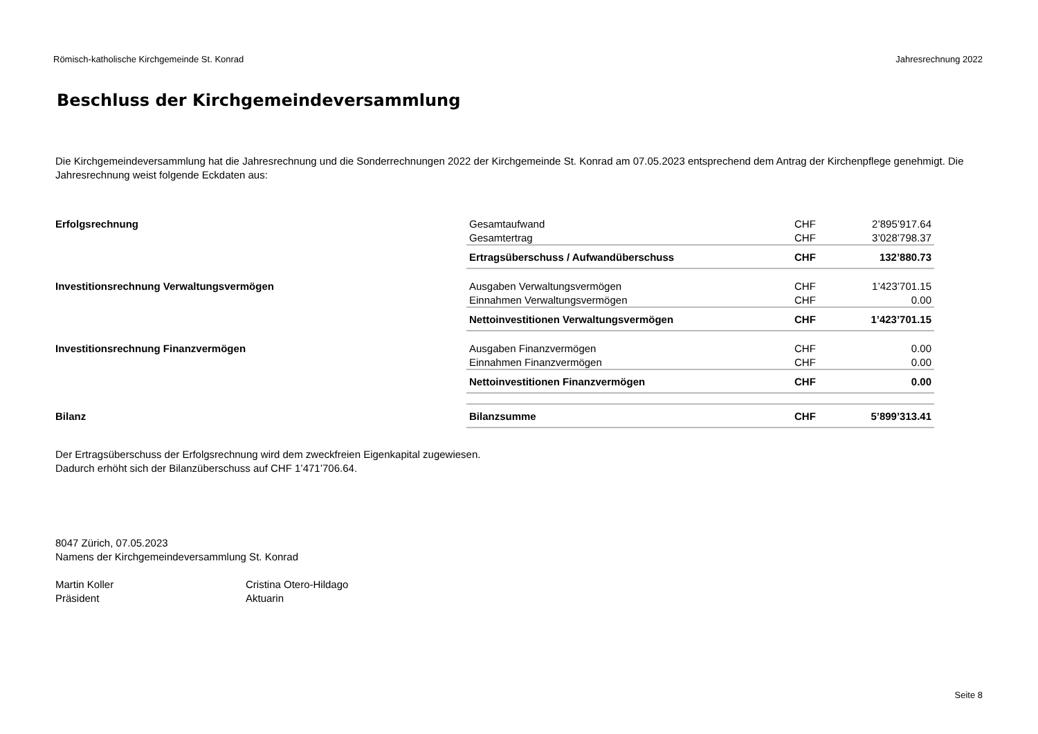Römisch-katholische Kirchgemeinde St. Konrad Jahresrechnung 2022
Beschluss der Kirchgemeindeversammlung
Die Kirchgemeindeversammlung hat die Jahresrechnung und die Sonderrechnungen 2022 der Kirchgemeinde St. Konrad am 07.05.2023 entsprechend dem Antrag der Kirchenpflege genehmigt. Die Jahresrechnung weist folgende Eckdaten aus:
| Erfolgsrechnung | Gesamtaufwand | CHF | 2’895’917.64 |
| | Gesamtertrag | CHF | 3’028’798.37 |
| | Ertragsüberschuss / Aufwandüberschuss | CHF | 132’880.73 |
| Investitionsrechnung Verwaltungsvermögen | Ausgaben Verwaltungsvermögen | CHF | 1’423’701.15 |
| | Einnahmen Verwaltungsvermögen | CHF | 0.00 |
| | Nettoinvestitionen Verwaltungsvermögen | CHF | 1’423’701.15 |
| Investitionsrechnung Finanzvermögen | Ausgaben Finanzvermögen | CHF | 0.00 |
| | Einnahmen Finanzvermögen | CHF | 0.00 |
| | Nettoinvestitionen Finanzvermögen | CHF | 0.00 |
| Bilanz | Bilanzsumme | CHF | 5’899’313.41 |
Der Ertragsüberschuss der Erfolgsrechnung wird dem zweckfreien Eigenkapital zugewiesen.
Dadurch erhöht sich der Bilanzüberschuss auf CHF 1’471’706.64.
8047 Zürich, 07.05.2023
Namens der Kirchgemeindeversammlung St. Konrad
Martin Koller
Präsident
Cristina Otero-Hildago
Aktuarin
Seite 8